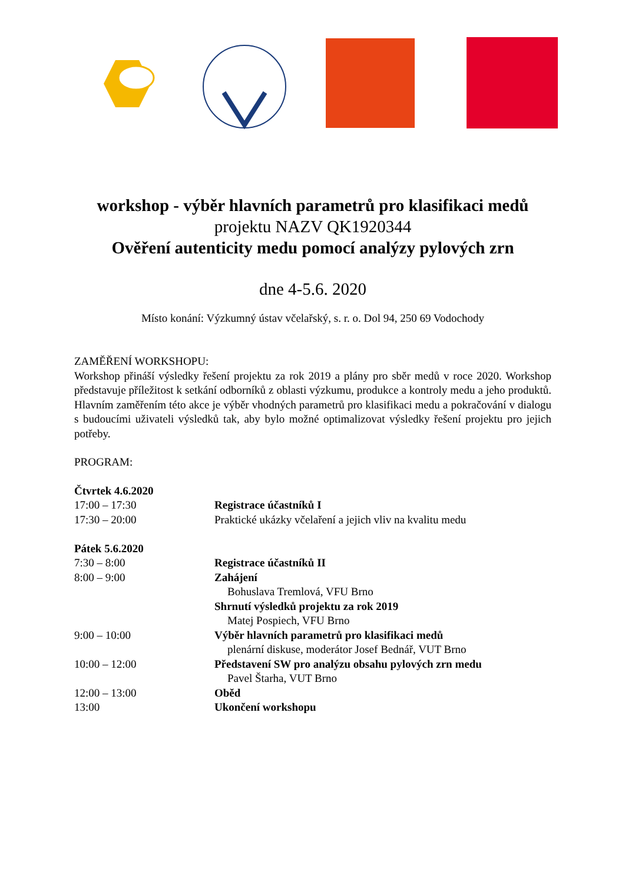workshop - výběr hlavních parametrů pro klasifikaci medů
projektu NAZV QK1920344
Ověření autenticity medu pomocí analýzy pylových zrn
dne 4-5.6. 2020
Místo konání: Výzkumný ústav včelařský, s. r. o. Dol 94, 250 69 Vodochody
ZAMĚŘENÍ WORKSHOPU:
Workshop přináší výsledky řešení projektu za rok 2019 a plány pro sběr medů v roce 2020. Workshop představuje příležitost k setkání odborníků z oblasti výzkumu, produkce a kontroly medu a jeho produktů. Hlavním zaměřením této akce je výběr vhodných parametrů pro klasifikaci medu a pokračování v dialogu s budoucími uživateli výsledků tak, aby bylo možné optimalizovat výsledky řešení projektu pro jejich potřeby.
PROGRAM:
| Čtvrtek 4.6.2020 | |
| 17:00 – 17:30 | Registrace účastníků I |
| 17:30 – 20:00 | Praktické ukázky včelaření a jejich vliv na kvalitu medu |
| Pátek 5.6.2020 | |
| 7:30 – 8:00 | Registrace účastníků II |
| 8:00 – 9:00 | Zahájení |
| | Bohuslava Tremlová, VFU Brno |
| | Shrnutí výsledků projektu za rok 2019 |
| | Matej Pospiech, VFU Brno |
| 9:00 – 10:00 | Výběr hlavních parametrů pro klasifikaci medů |
| | plenární diskuse, moderátor Josef Bednář, VUT Brno |
| 10:00 – 12:00 | Představení SW pro analýzu obsahu pylových zrn medu |
| | Pavel Štarha, VUT Brno |
| 12:00 – 13:00 | Oběd |
| 13:00 | Ukončení workshopu |